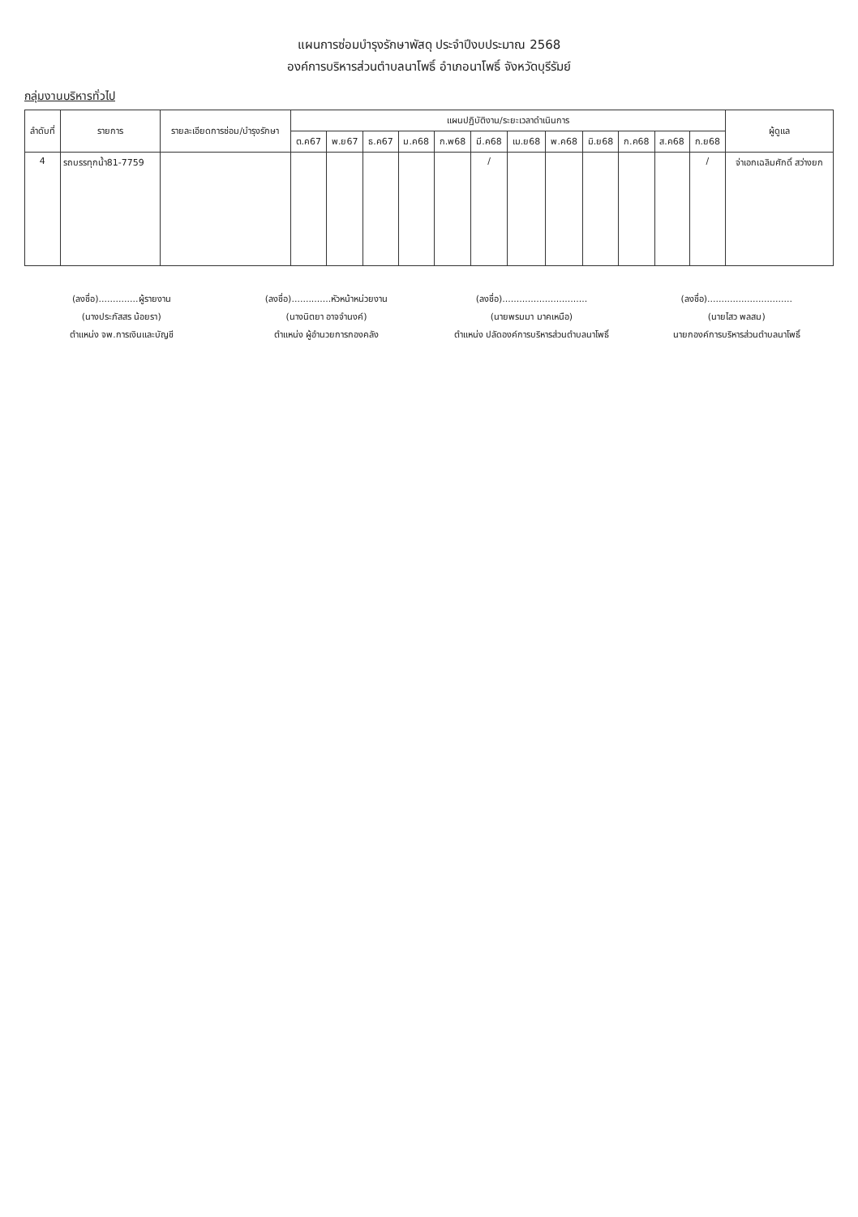แผนการซ่อมบำรุงรักษาพัสดุ ประจำปีงบประมาณ 2568
องค์การบริหารส่วนตำบลนาโพธิ์ อำเภอนาโพธิ์ จังหวัดบุรีรัมย์
กลุ่มงานบริหารทั่วไป
| ลำดับที่ | รายการ | รายละเอียดการซ่อม/บำรุงรักษา | แผนปฏิบัติงาน/ระยะเวลาดำเนินการ | | | | | | | | | | | | ผู้ดูแล |
| --- | --- | --- | --- | --- | --- | --- | --- | --- | --- | --- | --- | --- | --- | --- | --- |
| | | | ต.ค67 | พ.ย67 | ธ.ค67 | ม.ค68 | ก.พ68 | มี.ค68 | เม.ย68 | พ.ค68 | มิ.ย68 | ก.ค68 | ส.ค68 | ก.ย68 | |
| 4 | รถบรรทุกน้ำ81-7759 | | | | | | | / | | | | | | / | จ่าเอกเฉลิมศักดิ์ สว่างยก |
(ลงชื่อ)..............ผู้รายงาน
(นางประภัสสร น้อยรา)
ตำแหน่ง จพ.การเงินและบัญชี
(ลงชื่อ)..............หัวหน้าหน่วยงาน
(นางนิตยา อาจจำนงค์)
ตำแหน่ง ผู้อำนวยการกองคลัง
(ลงชื่อ)..............................
(นายพรมมา มาคเหนือ)
ตำแหน่ง ปลัดองค์การบริหารส่วนตำบลนาโพธิ์
(ลงชื่อ)..............................
(นายไสว พลสม)
นายกองค์การบริหารส่วนตำบลนาโพธิ์